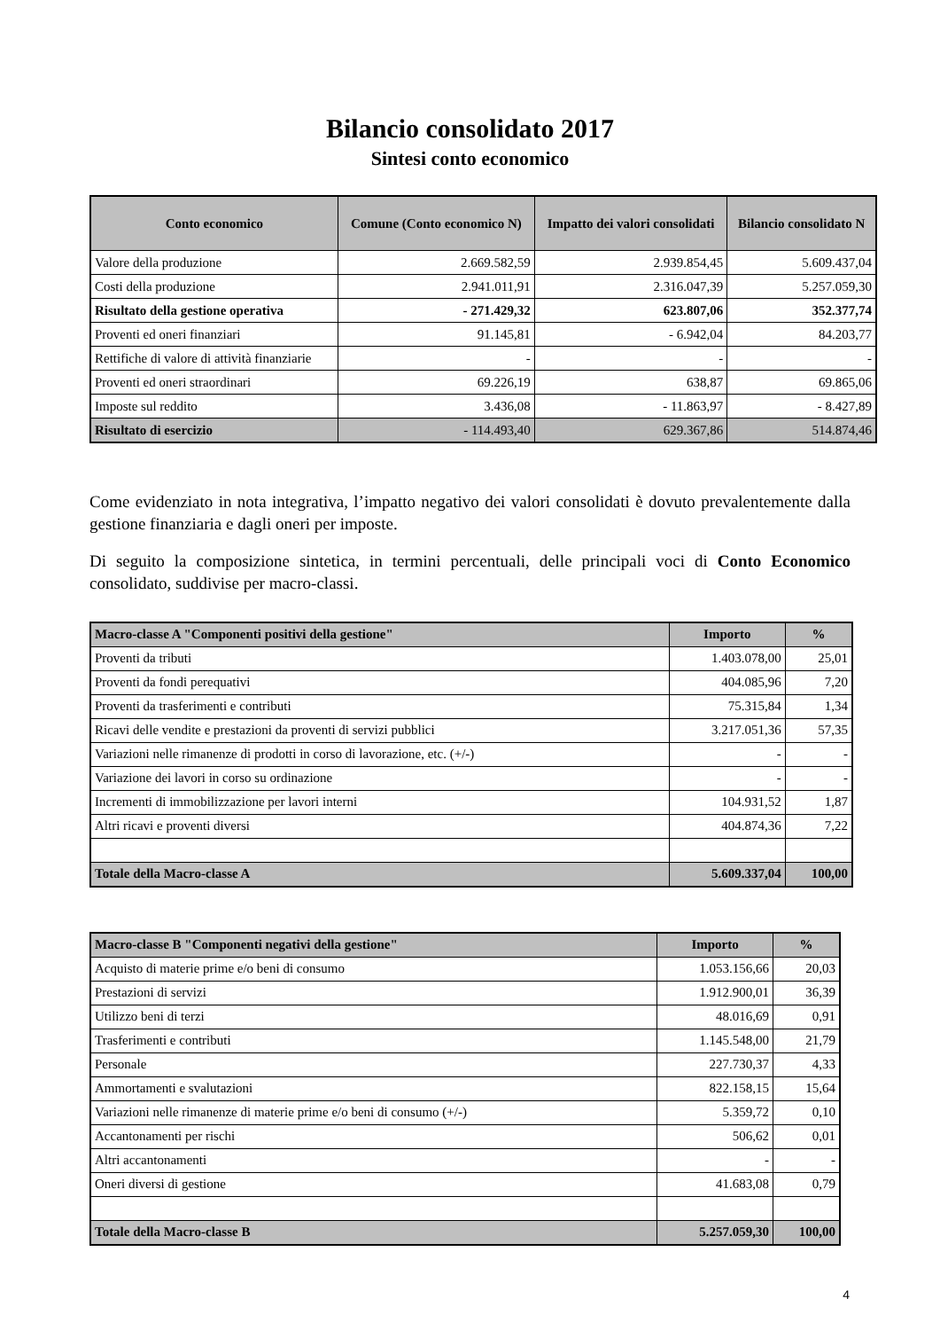Bilancio consolidato 2017
Sintesi conto economico
| Conto economico | Comune (Conto economico N) | Impatto dei valori consolidati | Bilancio consolidato N |
| --- | --- | --- | --- |
| Valore della produzione | 2.669.582,59 | 2.939.854,45 | 5.609.437,04 |
| Costi della produzione | 2.941.011,91 | 2.316.047,39 | 5.257.059,30 |
| Risultato della gestione operativa | - 271.429,32 | 623.807,06 | 352.377,74 |
| Proventi ed oneri finanziari | 91.145,81 | - 6.942,04 | 84.203,77 |
| Rettifiche di valore di attività finanziarie | - | - | - |
| Proventi ed oneri straordinari | 69.226,19 | 638,87 | 69.865,06 |
| Imposte sul reddito | 3.436,08 | - 11.863,97 | - 8.427,89 |
| Risultato di esercizio | - 114.493,40 | 629.367,86 | 514.874,46 |
Come evidenziato in nota integrativa, l’impatto negativo dei valori consolidati è dovuto prevalentemente dalla gestione finanziaria e dagli oneri per imposte.
Di seguito la composizione sintetica, in termini percentuali, delle principali voci di Conto Economico consolidato, suddivise per macro-classi.
| Macro-classe A "Componenti positivi della gestione" | Importo | % |
| --- | --- | --- |
| Proventi da tributi | 1.403.078,00 | 25,01 |
| Proventi da fondi perequativi | 404.085,96 | 7,20 |
| Proventi da trasferimenti e contributi | 75.315,84 | 1,34 |
| Ricavi delle vendite e prestazioni da proventi di servizi pubblici | 3.217.051,36 | 57,35 |
| Variazioni nelle rimanenze di prodotti in corso di lavorazione, etc. (+/-) | - | - |
| Variazione dei lavori in corso su ordinazione | - | - |
| Incrementi di immobilizzazione per lavori interni | 104.931,52 | 1,87 |
| Altri ricavi e proventi diversi | 404.874,36 | 7,22 |
| Totale della Macro-classe A | 5.609.337,04 | 100,00 |
| Macro-classe B "Componenti negativi della gestione" | Importo | % |
| --- | --- | --- |
| Acquisto di materie prime e/o beni di consumo | 1.053.156,66 | 20,03 |
| Prestazioni di servizi | 1.912.900,01 | 36,39 |
| Utilizzo beni di terzi | 48.016,69 | 0,91 |
| Trasferimenti e contributi | 1.145.548,00 | 21,79 |
| Personale | 227.730,37 | 4,33 |
| Ammortamenti e svalutazioni | 822.158,15 | 15,64 |
| Variazioni nelle rimanenze di materie prime e/o beni di consumo (+/-) | 5.359,72 | 0,10 |
| Accantonamenti per rischi | 506,62 | 0,01 |
| Altri accantonamenti | - | - |
| Oneri diversi di gestione | 41.683,08 | 0,79 |
| Totale della Macro-classe B | 5.257.059,30 | 100,00 |
4